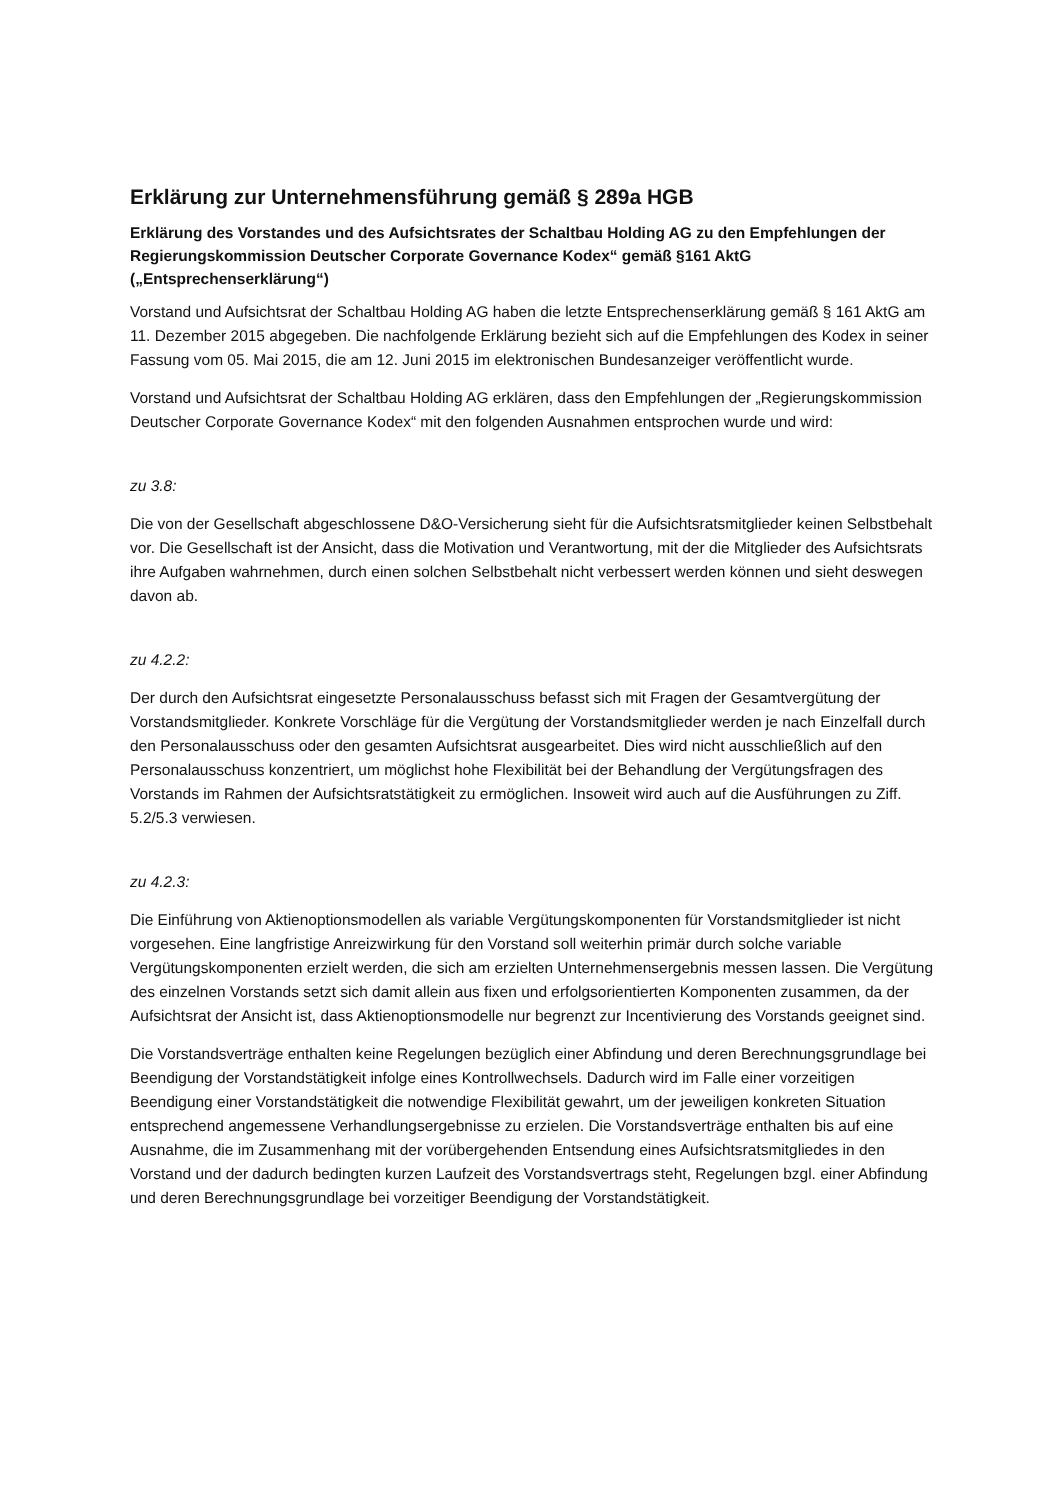Erklärung zur Unternehmensführung gemäß § 289a HGB
Erklärung des Vorstandes und des Aufsichtsrates der Schaltbau Holding AG zu den Empfehlungen der Regierungskommission Deutscher Corporate Governance Kodex“ gemäß §161 AktG („Entsprechenserklärung“)
Vorstand und Aufsichtsrat der Schaltbau Holding AG haben die letzte Entsprechenserklärung gemäß § 161 AktG am 11. Dezember 2015 abgegeben. Die nachfolgende Erklärung bezieht sich auf die Empfehlungen des Kodex in seiner Fassung vom 05. Mai 2015, die am 12. Juni 2015 im elektronischen Bundesanzeiger veröffentlicht wurde.
Vorstand und Aufsichtsrat der Schaltbau Holding AG erklären, dass den Empfehlungen der „Regierungskommission Deutscher Corporate Governance Kodex“ mit den folgenden Ausnahmen entsprochen wurde und wird:
zu 3.8:
Die von der Gesellschaft abgeschlossene D&O-Versicherung sieht für die Aufsichtsratsmitglieder keinen Selbstbehalt vor. Die Gesellschaft ist der Ansicht, dass die Motivation und Verantwortung, mit der die Mitglieder des Aufsichtsrats ihre Aufgaben wahrnehmen, durch einen solchen Selbstbehalt nicht verbessert werden können und sieht deswegen davon ab.
zu 4.2.2:
Der durch den Aufsichtsrat eingesetzte Personalausschuss befasst sich mit Fragen der Gesamtvergütung der Vorstandsmitglieder. Konkrete Vorschläge für die Vergütung der Vorstandsmitglieder werden je nach Einzelfall durch den Personalausschuss oder den gesamten Aufsichtsrat ausgearbeitet. Dies wird nicht ausschließlich auf den Personalausschuss konzentriert, um möglichst hohe Flexibilität bei der Behandlung der Vergütungsfragen des Vorstands im Rahmen der Aufsichtsratstätigkeit zu ermöglichen. Insoweit wird auch auf die Ausführungen zu Ziff. 5.2/5.3 verwiesen.
zu 4.2.3:
Die Einführung von Aktienoptionsmodellen als variable Vergütungskomponenten für Vorstandsmitglieder ist nicht vorgesehen. Eine langfristige Anreizwirkung für den Vorstand soll weiterhin primär durch solche variable Vergütungskomponenten erzielt werden, die sich am erzielten Unternehmensergebnis messen lassen. Die Vergütung des einzelnen Vorstands setzt sich damit allein aus fixen und erfolgsorientierten Komponenten zusammen, da der Aufsichtsrat der Ansicht ist, dass Aktienoptionsmodelle nur begrenzt zur Incentivierung des Vorstands geeignet sind.
Die Vorstandsverträge enthalten keine Regelungen bezüglich einer Abfindung und deren Berechnungsgrundlage bei Beendigung der Vorstandstätigkeit infolge eines Kontrollwechsels. Dadurch wird im Falle einer vorzeitigen Beendigung einer Vorstandstätigkeit die notwendige Flexibilität gewahrt, um der jeweiligen konkreten Situation entsprechend angemessene Verhandlungsergebnisse zu erzielen. Die Vorstandsverträge enthalten bis auf eine Ausnahme, die im Zusammenhang mit der vorübergehenden Entsendung eines Aufsichtsratsmitgliedes in den Vorstand und der dadurch bedingten kurzen Laufzeit des Vorstandsvertrags steht, Regelungen bzgl. einer Abfindung und deren Berechnungsgrundlage bei vorzeitiger Beendigung der Vorstandstätigkeit.